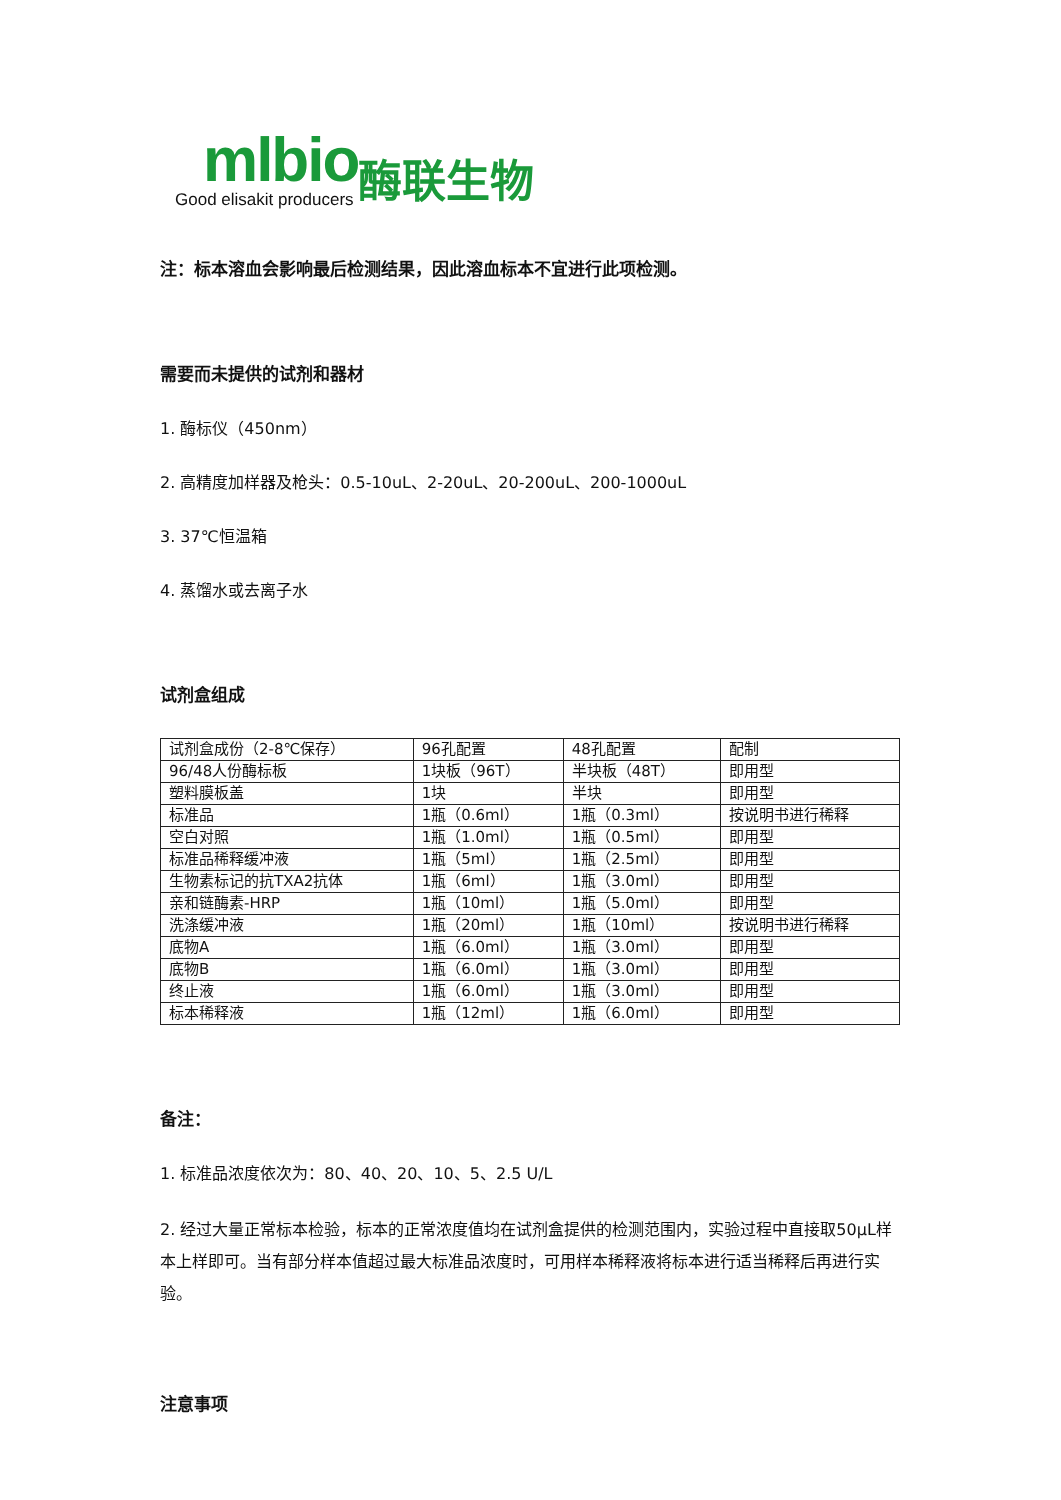mlbio
Good elisakit producers
酶联生物
注：标本溶血会影响最后检测结果，因此溶血标本不宜进行此项检测。
需要而未提供的试剂和器材
1. 酶标仪（450nm）
2. 高精度加样器及枪头：0.5-10uL、2-20uL、20-200uL、200-1000uL
3. 37℃恒温箱
4. 蒸馏水或去离子水
试剂盒组成
| 试剂盒成份（2-8℃保存） | 96孔配置 | 48孔配置 | 配制 |
| 96/48人份酶标板 | 1块板（96T） | 半块板（48T） | 即用型 |
| 塑料膜板盖 | 1块 | 半块 | 即用型 |
| 标准品 | 1瓶（0.6ml） | 1瓶（0.3ml） | 按说明书进行稀释 |
| 空白对照 | 1瓶（1.0ml） | 1瓶（0.5ml） | 即用型 |
| 标准品稀释缓冲液 | 1瓶（5ml） | 1瓶（2.5ml） | 即用型 |
| 生物素标记的抗TXA2抗体 | 1瓶（6ml） | 1瓶（3.0ml） | 即用型 |
| 亲和链酶素-HRP | 1瓶（10ml） | 1瓶（5.0ml） | 即用型 |
| 洗涤缓冲液 | 1瓶（20ml） | 1瓶（10ml） | 按说明书进行稀释 |
| 底物A | 1瓶（6.0ml） | 1瓶（3.0ml） | 即用型 |
| 底物B | 1瓶（6.0ml） | 1瓶（3.0ml） | 即用型 |
| 终止液 | 1瓶（6.0ml） | 1瓶（3.0ml） | 即用型 |
| 标本稀释液 | 1瓶（12ml） | 1瓶（6.0ml） | 即用型 |
备注：
1. 标准品浓度依次为：80、40、20、10、5、2.5 U/L
2. 经过大量正常标本检验，标本的正常浓度值均在试剂盒提供的检测范围内，实验过程中直接取50μL样本上样即可。当有部分样本值超过最大标准品浓度时，可用样本稀释液将标本进行适当稀释后再进行实验。
注意事项